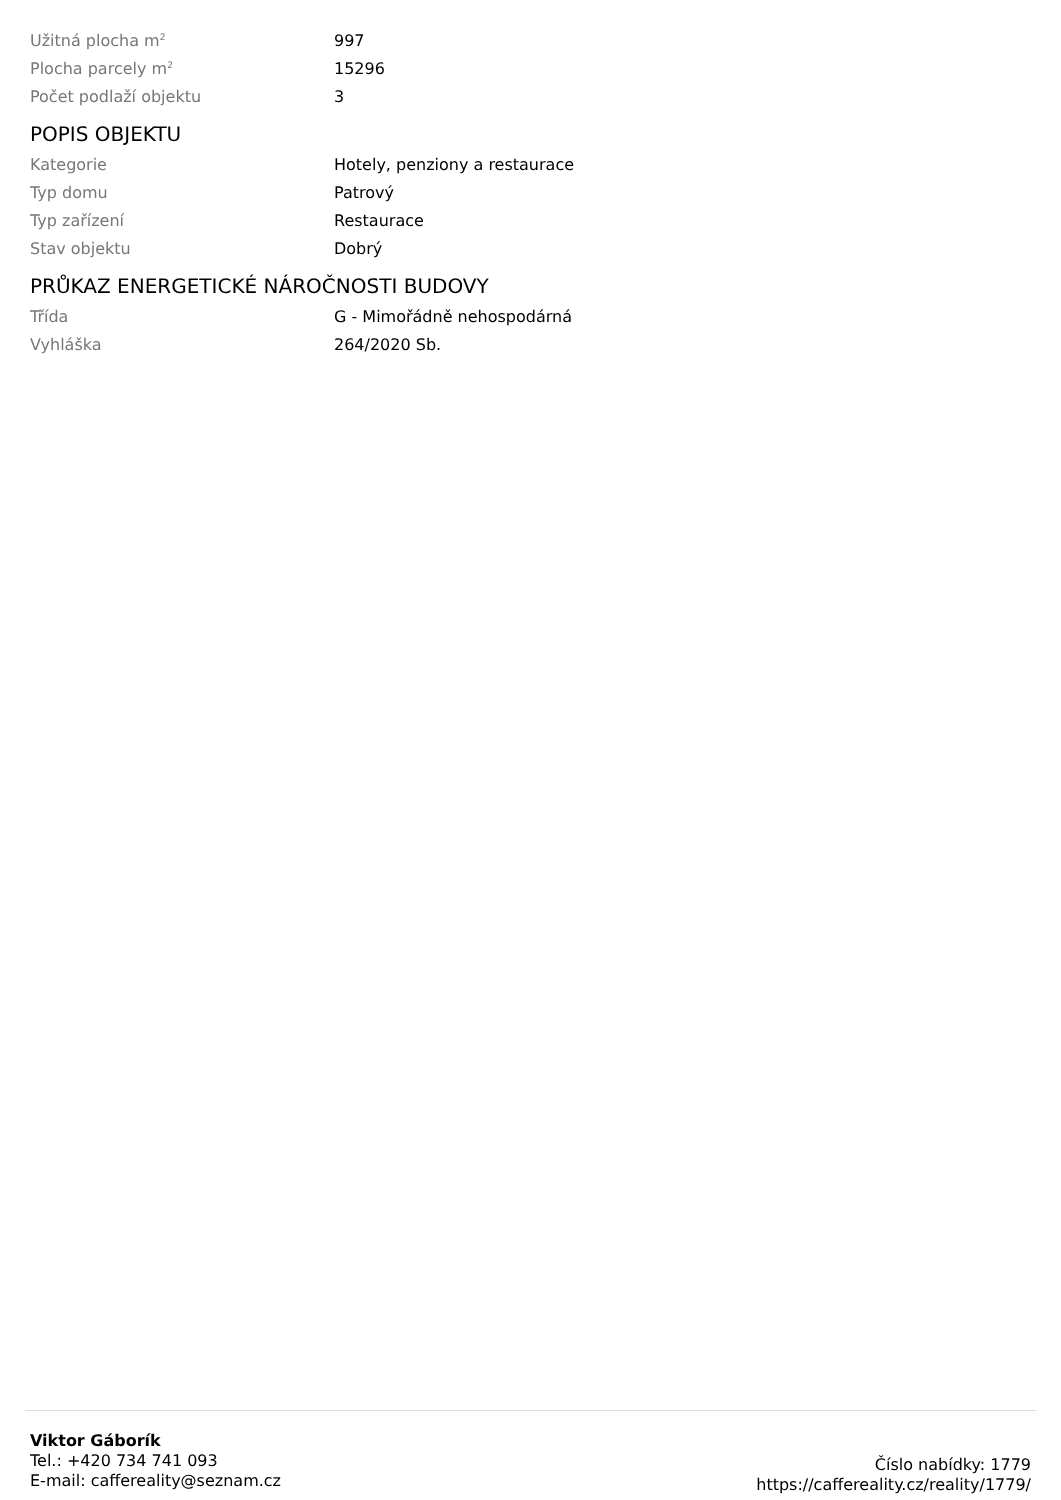| Užitná plocha m<sup>2</sup> | 997 |
| Plocha parcely m<sup>2</sup> | 15296 |
| Počet podlaží objektu | 3 |
POPIS OBJEKTU
| Kategorie | Hotely, penziony a restaurace |
| Typ domu | Patrový |
| Typ zařízení | Restaurace |
| Stav objektu | Dobrý |
PRŮKAZ ENERGETICKÉ NÁROČNOSTI BUDOVY
| Třída | G - Mimořádně nehospodárná |
| Vyhláška | 264/2020 Sb. |
Viktor Gáborík
Tel.: +420 734 741 093
E-mail: caffereality@seznam.cz
Číslo nabídky: 1779
https://caffereality.cz/reality/1779/